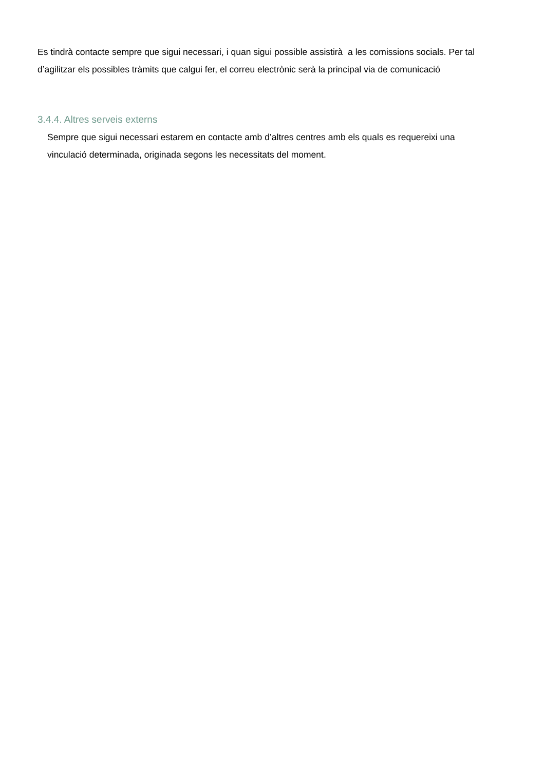Es tindrà contacte sempre que sigui necessari, i quan sigui possible assistirà a les comissions socials. Per tal d’agilitzar els possibles tràmits que calgui fer, el correu electrònic serà la principal via de comunicació
3.4.4. Altres serveis externs
Sempre que sigui necessari estarem en contacte amb d’altres centres amb els quals es requereixi una vinculació determinada, originada segons les necessitats del moment.